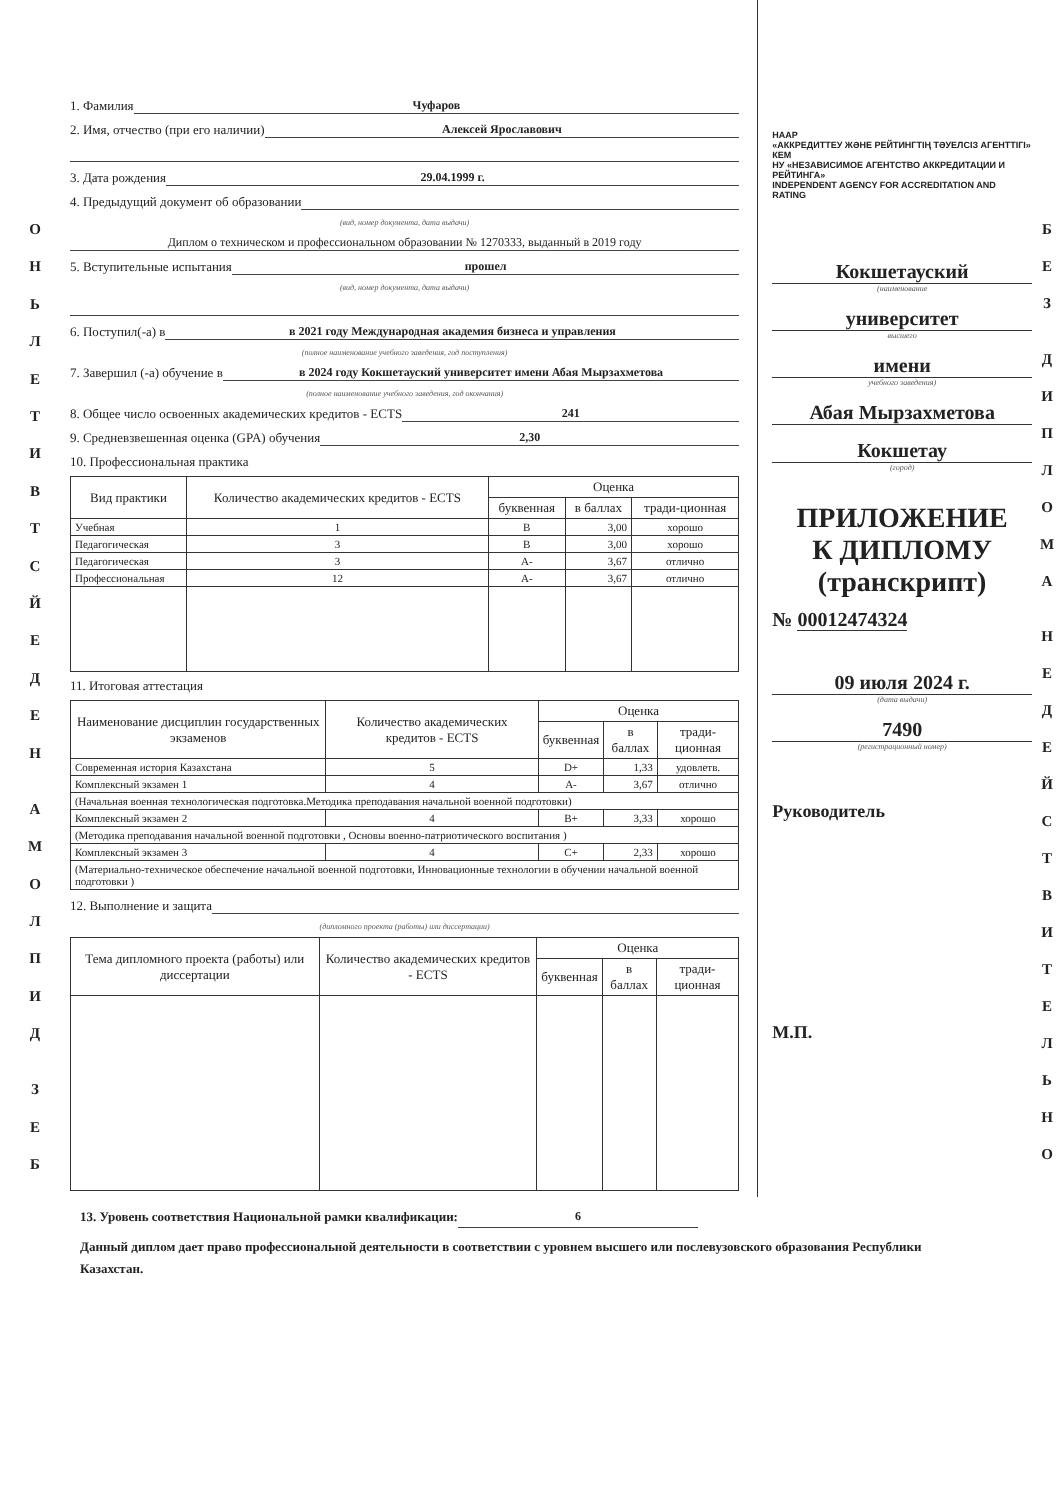О
Н
Ь
Л
Е
Т
И
В
Т
С
Й
Е
Д
Е
Н
А
М
О
Л
П
И
Д
З
Е
Б
1. Фамилия Чуфаров
2. Имя, отчество (при его наличии) Алексей Ярославович
3. Дата рождения 29.04.1999 г.
4. Предыдущий документ об образовании
(вид, номер документа, дата выдачи)
Диплом о техническом и профессиональном образовании № 1270333, выданный в 2019 году
5. Вступительные испытания прошел
(вид, номер документа, дата выдачи)
6. Поступил(-а) в в 2021 году Международная академия бизнеса и управления
(полное наименование учебного заведения, год поступления)
7. Завершил (-а) обучение в в 2024 году Кокшетауский университет имени Абая Мырзахметова
(полное наименование учебного заведения, год окончания)
8. Общее число освоенных академических кредитов - ECTS 241
9. Средневзвешенная оценка (GPA) обучения 2,30
10. Профессиональная практика
| Вид практики | Количество академических кредитов - ECTS | Оценка | | |
| --- | --- | --- | --- | --- |
| | | буквенная | в баллах | тради-ционная |
| Учебная | 1 | B | 3,00 | хорошо |
| Педагогическая | 3 | B | 3,00 | хорошо |
| Педагогическая | 3 | A- | 3,67 | отлично |
| Профессиональная | 12 | A- | 3,67 | отлично |
11. Итоговая аттестация
| Наименование дисциплин государственных экзаменов | Количество академических кредитов - ECTS | Оценка | | |
| --- | --- | --- | --- | --- |
| | | буквенная | в баллах | тради-ционная |
| Современная история Казахстана | 5 | D+ | 1,33 | удовлетв. |
| Комплексный экзамен 1 | 4 | A- | 3,67 | отлично |
| (Начальная военная технологическая подготовка.Методика преподавания начальной военной подготовки) | | | | |
| Комплексный экзамен 2 | 4 | B+ | 3,33 | хорошо |
| (Методика преподавания начальной военной подготовки , Основы военно-патриотического воспитания ) | | | | |
| Комплексный экзамен 3 | 4 | C+ | 2,33 | хорошо |
| (Материально-техническое обеспечение начальной военной подготовки, Инновационные технологии в обучении начальной военной подготовки ) | | | | |
12. Выполнение и защита
(дипломного проекта (работы) или диссертации)
| Тема дипломного проекта (работы) или диссертации | Количество академических кредитов - ECTS | Оценка | | |
| --- | --- | --- | --- | --- |
| | | буквенная | в баллах | тради-ционная |
НААР
«АККРЕДИТТЕУ ЖӘНЕ РЕЙТИНГТІҢ ТӘУЕЛСІЗ АГЕНТТІГІ» КЕМ
НУ «НЕЗАВИСИМОЕ АГЕНТСТВО АККРЕДИТАЦИИ И РЕЙТИНГА»
INDEPENDENT AGENCY FOR ACCREDITATION AND RATING
Кокшетауский
(наименование
университет
высшего
имени
учебного заведения)
Абая Мырзахметова
Кокшетау
(город)
ПРИЛОЖЕНИЕ
К ДИПЛОМУ
(транскрипт)
№ 00012474324
09 июля 2024 г.
(дата выдачи)
7490
(регистрационный номер)
Руководитель
М.П.
Б
Е
З
Д
И
П
Л
О
М
А
Н
Е
Д
Е
Й
С
Т
В
И
Т
Е
Л
Ь
Н
О
13. Уровень соответствия Национальной рамки квалификации: 6
Данный диплом дает право профессиональной деятельности в соответствии с уровнем высшего или послевузовского образования Республики Казахстан.